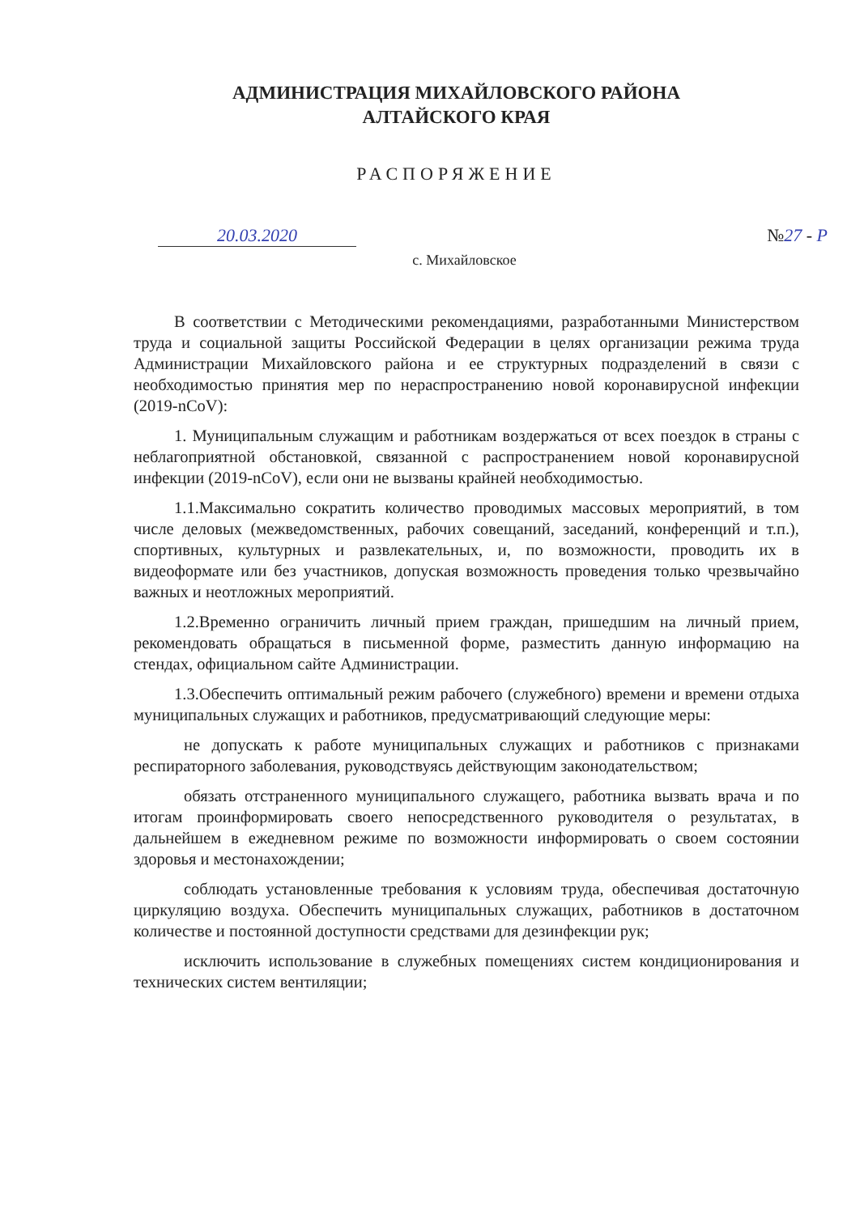АДМИНИСТРАЦИЯ МИХАЙЛОВСКОГО РАЙОНА
АЛТАЙСКОГО КРАЯ
РАСПОРЯЖЕНИЕ
20.03.2020 №27 - Р
с. Михайловское
В соответствии с Методическими рекомендациями, разработанными Министерством труда и социальной защиты Российской Федерации в целях организации режима труда Администрации Михайловского района и ее структурных подразделений в связи с необходимостью принятия мер по нераспространению новой коронавирусной инфекции (2019-nCoV):
1. Муниципальным служащим и работникам воздержаться от всех поездок в страны с неблагоприятной обстановкой, связанной с распространением новой коронавирусной инфекции (2019-nCoV), если они не вызваны крайней необходимостью.
1.1.Максимально сократить количество проводимых массовых мероприятий, в том числе деловых (межведомственных, рабочих совещаний, заседаний, конференций и т.п.), спортивных, культурных и развлекательных, и, по возможности, проводить их в видеоформате или без участников, допуская возможность проведения только чрезвычайно важных и неотложных мероприятий.
1.2.Временно ограничить личный прием граждан, пришедшим на личный прием, рекомендовать обращаться в письменной форме, разместить данную информацию на стендах, официальном сайте Администрации.
1.3.Обеспечить оптимальный режим рабочего (служебного) времени и времени отдыха муниципальных служащих и работников, предусматривающий следующие меры:
не допускать к работе муниципальных служащих и работников с признаками респираторного заболевания, руководствуясь действующим законодательством;
обязать отстраненного муниципального служащего, работника вызвать врача и по итогам проинформировать своего непосредственного руководителя о результатах, в дальнейшем в ежедневном режиме по возможности информировать о своем состоянии здоровья и местонахождении;
соблюдать установленные требования к условиям труда, обеспечивая достаточную циркуляцию воздуха. Обеспечить муниципальных служащих, работников в достаточном количестве и постоянной доступности средствами для дезинфекции рук;
исключить использование в служебных помещениях систем кондиционирования и технических систем вентиляции;